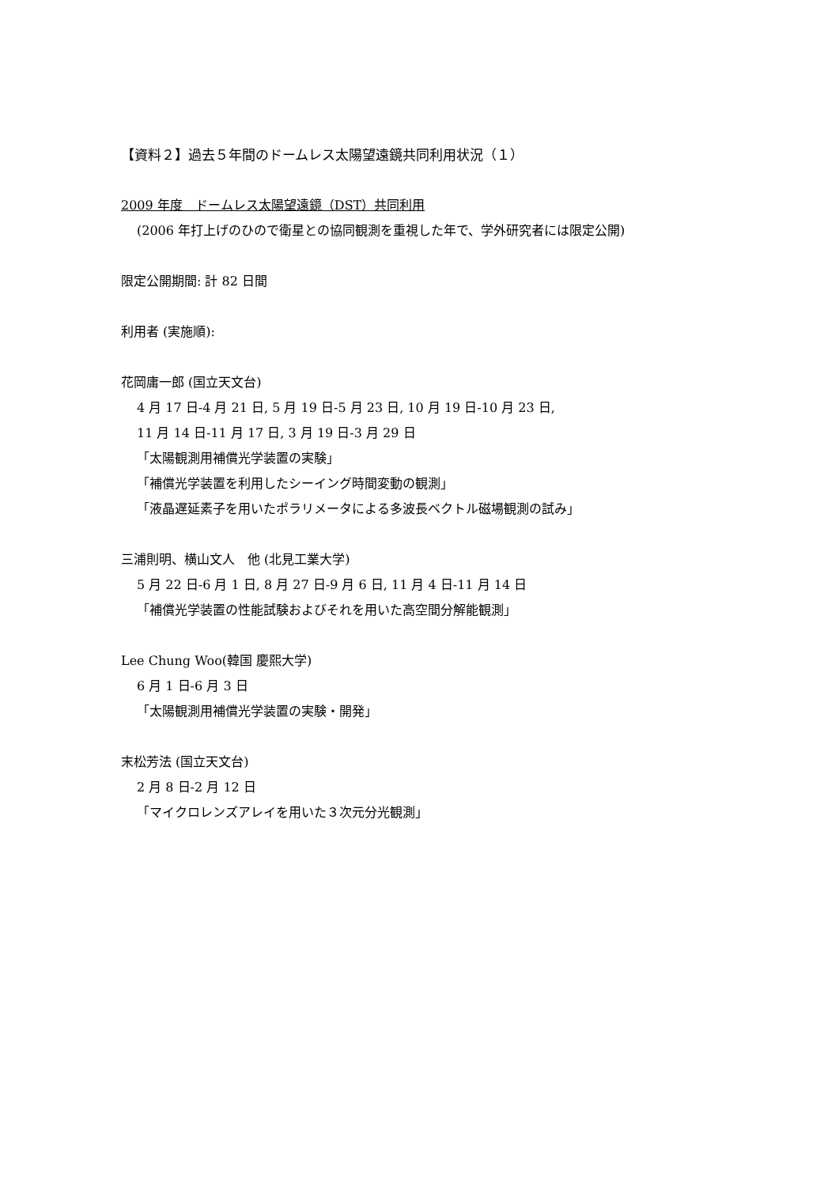【資料２】過去５年間のドームレス太陽望遠鏡共同利用状況（１）
2009 年度　ドームレス太陽望遠鏡（DST）共同利用
(2006 年打上げのひので衛星との協同観測を重視した年で、学外研究者には限定公開)
限定公開期間: 計 82 日間
利用者 (実施順):
花岡庸一郎 (国立天文台)
4 月 17 日-4 月 21 日, 5 月 19 日-5 月 23 日, 10 月 19 日-10 月 23 日,
11 月 14 日-11 月 17 日, 3 月 19 日-3 月 29 日
「太陽観測用補償光学装置の実験」
「補償光学装置を利用したシーイング時間変動の観測」
「液晶遅延素子を用いたポラリメータによる多波長ベクトル磁場観測の試み」
三浦則明、横山文人　他 (北見工業大学)
5 月 22 日-6 月 1 日, 8 月 27 日-9 月 6 日, 11 月 4 日-11 月 14 日
「補償光学装置の性能試験およびそれを用いた高空間分解能観測」
Lee Chung Woo(韓国 慶熙大学)
6 月 1 日-6 月 3 日
「太陽観測用補償光学装置の実験・開発」
末松芳法 (国立天文台)
2 月 8 日-2 月 12 日
「マイクロレンズアレイを用いた３次元分光観測」